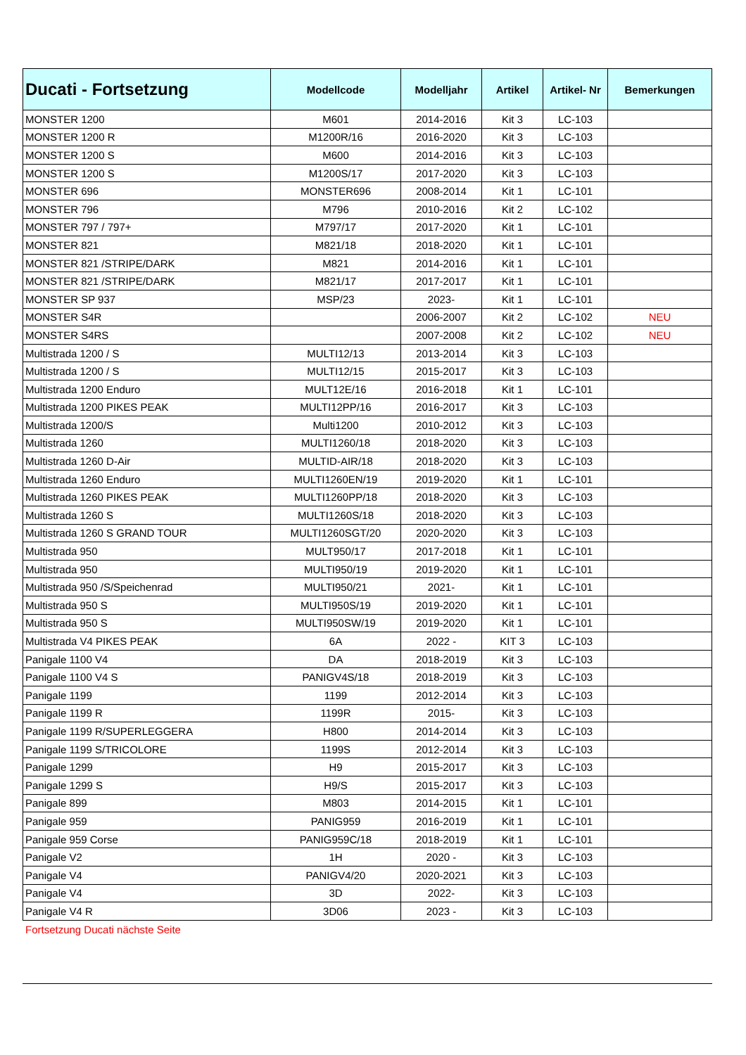| Ducati - Fortsetzung | Modellcode | Modelljahr | Artikel | Artikel- Nr | Bemerkungen |
| --- | --- | --- | --- | --- | --- |
| MONSTER 1200 | M601 | 2014-2016 | Kit 3 | LC-103 | |
| MONSTER 1200 R | M1200R/16 | 2016-2020 | Kit 3 | LC-103 | |
| MONSTER 1200 S | M600 | 2014-2016 | Kit 3 | LC-103 | |
| MONSTER 1200 S | M1200S/17 | 2017-2020 | Kit 3 | LC-103 | |
| MONSTER 696 | MONSTER696 | 2008-2014 | Kit 1 | LC-101 | |
| MONSTER 796 | M796 | 2010-2016 | Kit 2 | LC-102 | |
| MONSTER 797 / 797+ | M797/17 | 2017-2020 | Kit 1 | LC-101 | |
| MONSTER 821 | M821/18 | 2018-2020 | Kit 1 | LC-101 | |
| MONSTER 821 /STRIPE/DARK | M821 | 2014-2016 | Kit 1 | LC-101 | |
| MONSTER 821 /STRIPE/DARK | M821/17 | 2017-2017 | Kit 1 | LC-101 | |
| MONSTER SP 937 | MSP/23 | 2023- | Kit 1 | LC-101 | |
| MONSTER S4R | | 2006-2007 | Kit 2 | LC-102 | NEU |
| MONSTER S4RS | | 2007-2008 | Kit 2 | LC-102 | NEU |
| Multistrada 1200 / S | MULTI12/13 | 2013-2014 | Kit 3 | LC-103 | |
| Multistrada 1200 / S | MULTI12/15 | 2015-2017 | Kit 3 | LC-103 | |
| Multistrada 1200 Enduro | MULT12E/16 | 2016-2018 | Kit 1 | LC-101 | |
| Multistrada 1200 PIKES PEAK | MULTI12PP/16 | 2016-2017 | Kit 3 | LC-103 | |
| Multistrada 1200/S | Multi1200 | 2010-2012 | Kit 3 | LC-103 | |
| Multistrada 1260 | MULTI1260/18 | 2018-2020 | Kit 3 | LC-103 | |
| Multistrada 1260 D-Air | MULTID-AIR/18 | 2018-2020 | Kit 3 | LC-103 | |
| Multistrada 1260 Enduro | MULTI1260EN/19 | 2019-2020 | Kit 1 | LC-101 | |
| Multistrada 1260 PIKES PEAK | MULTI1260PP/18 | 2018-2020 | Kit 3 | LC-103 | |
| Multistrada 1260 S | MULTI1260S/18 | 2018-2020 | Kit 3 | LC-103 | |
| Multistrada 1260 S GRAND TOUR | MULTI1260SGT/20 | 2020-2020 | Kit 3 | LC-103 | |
| Multistrada 950 | MULT950/17 | 2017-2018 | Kit 1 | LC-101 | |
| Multistrada 950 | MULTI950/19 | 2019-2020 | Kit 1 | LC-101 | |
| Multistrada 950 /S/Speichenrad | MULTI950/21 | 2021- | Kit 1 | LC-101 | |
| Multistrada 950 S | MULTI950S/19 | 2019-2020 | Kit 1 | LC-101 | |
| Multistrada 950 S | MULTI950SW/19 | 2019-2020 | Kit 1 | LC-101 | |
| Multistrada V4 PIKES PEAK | 6A | 2022 - | KIT 3 | LC-103 | |
| Panigale 1100 V4 | DA | 2018-2019 | Kit 3 | LC-103 | |
| Panigale 1100 V4 S | PANIGV4S/18 | 2018-2019 | Kit 3 | LC-103 | |
| Panigale 1199 | 1199 | 2012-2014 | Kit 3 | LC-103 | |
| Panigale 1199 R | 1199R | 2015- | Kit 3 | LC-103 | |
| Panigale 1199 R/SUPERLEGGERA | H800 | 2014-2014 | Kit 3 | LC-103 | |
| Panigale 1199 S/TRICOLORE | 1199S | 2012-2014 | Kit 3 | LC-103 | |
| Panigale 1299 | H9 | 2015-2017 | Kit 3 | LC-103 | |
| Panigale 1299 S | H9/S | 2015-2017 | Kit 3 | LC-103 | |
| Panigale 899 | M803 | 2014-2015 | Kit 1 | LC-101 | |
| Panigale 959 | PANIG959 | 2016-2019 | Kit 1 | LC-101 | |
| Panigale 959 Corse | PANIG959C/18 | 2018-2019 | Kit 1 | LC-101 | |
| Panigale V2 | 1H | 2020 - | Kit 3 | LC-103 | |
| Panigale V4 | PANIGV4/20 | 2020-2021 | Kit 3 | LC-103 | |
| Panigale V4 | 3D | 2022- | Kit 3 | LC-103 | |
| Panigale V4 R | 3D06 | 2023 - | Kit 3 | LC-103 | |
Fortsetzung Ducati nächste Seite